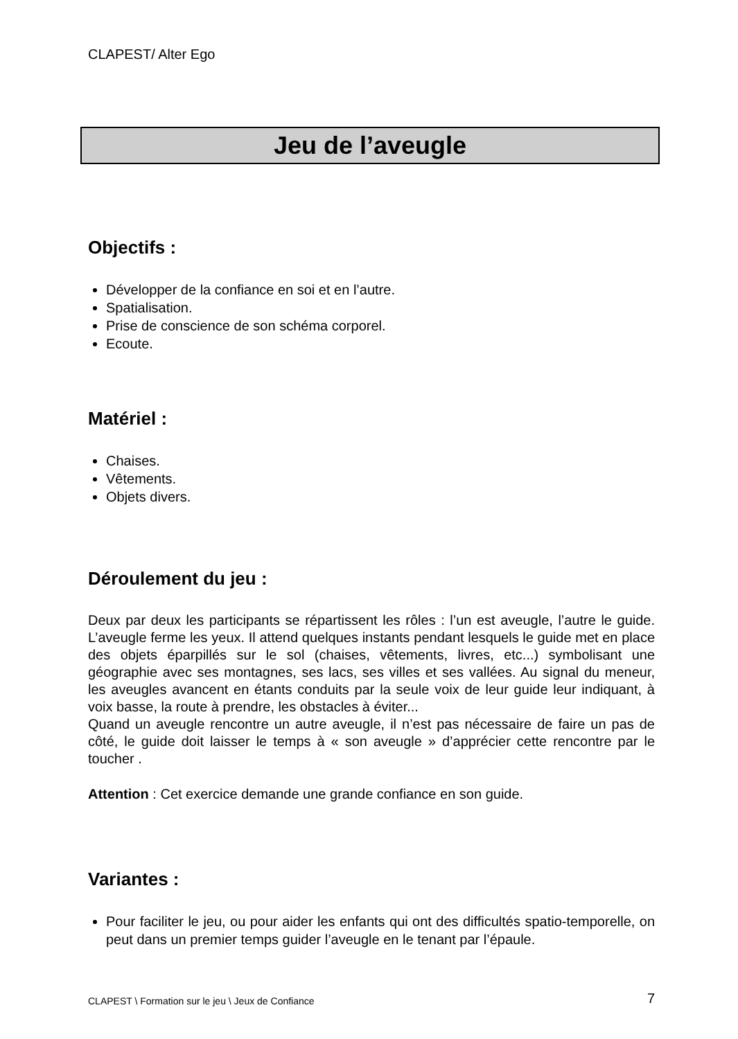CLAPEST/ Alter Ego
Jeu de l’aveugle
Objectifs :
Développer de la confiance en soi et en l’autre.
Spatialisation.
Prise de conscience de son schéma corporel.
Ecoute.
Matériel :
Chaises.
Vêtements.
Objets divers.
Déroulement du jeu :
Deux par deux les participants se répartissent les rôles : l’un est aveugle, l’autre le guide. L’aveugle ferme les yeux. Il attend quelques instants pendant lesquels le guide met en place des objets éparpillés sur le sol (chaises, vêtements, livres, etc...) symbolisant une géographie avec ses montagnes, ses lacs, ses villes et ses vallées. Au signal du meneur, les aveugles avancent en étants conduits par la seule voix de leur guide leur indiquant, à voix basse, la route à prendre, les obstacles à éviter...
Quand un aveugle rencontre un autre aveugle, il n’est pas nécessaire de faire un pas de côté, le guide doit laisser le temps à « son aveugle » d’apprécier cette rencontre par le toucher .
Attention : Cet exercice demande une grande confiance en son guide.
Variantes :
Pour faciliter le jeu, ou pour aider les enfants qui ont des difficultés spatio-temporelle, on peut dans un premier temps guider l’aveugle en le tenant par l’épaule.
CLAPEST \ Formation sur le jeu \ Jeux de Confiance 7